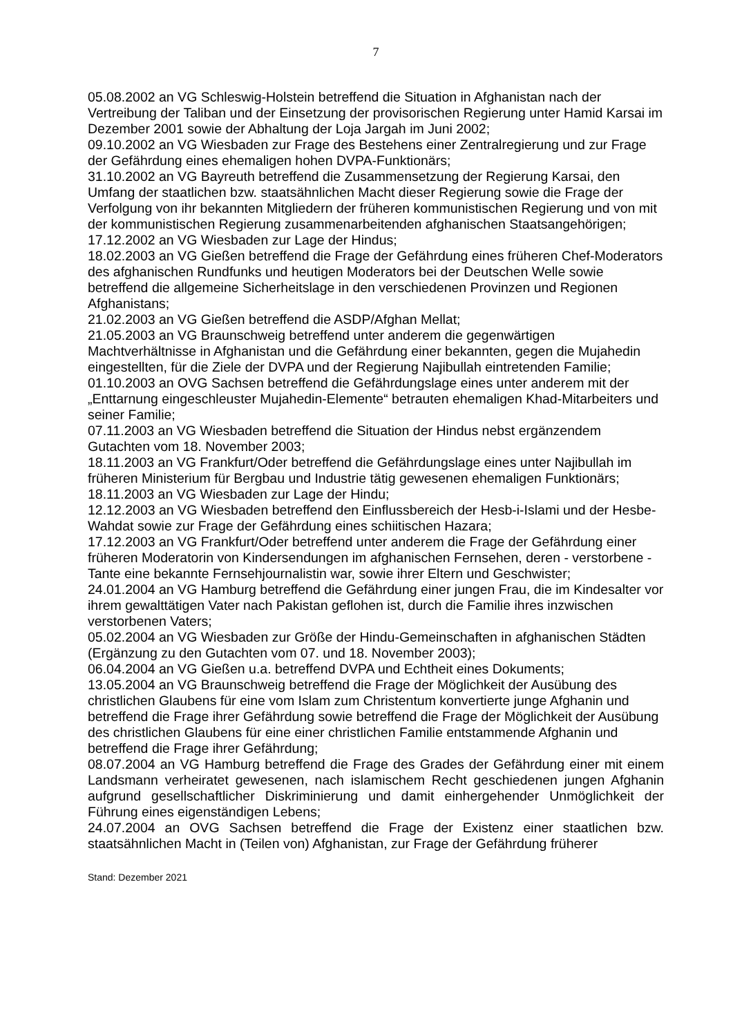7
05.08.2002 an VG Schleswig-Holstein betreffend die Situation in Afghanistan nach der Vertreibung der Taliban und der Einsetzung der provisorischen Regierung unter Hamid Karsai im Dezember 2001 sowie der Abhaltung der Loja Jargah im Juni 2002;
09.10.2002 an VG Wiesbaden zur Frage des Bestehens einer Zentralregierung und zur Frage der Gefährdung eines ehemaligen hohen DVPA-Funktionärs;
31.10.2002 an VG Bayreuth betreffend die Zusammensetzung der Regierung Karsai, den Umfang der staatlichen bzw. staatsähnlichen Macht dieser Regierung sowie die Frage der Verfolgung von ihr bekannten Mitgliedern der früheren kommunistischen Regierung und von mit der kommunistischen Regierung zusammenarbeitenden afghanischen Staatsangehörigen;
17.12.2002 an VG Wiesbaden zur Lage der Hindus;
18.02.2003 an VG Gießen betreffend die Frage der Gefährdung eines früheren Chef-Moderators des afghanischen Rundfunks und heutigen Moderators bei der Deutschen Welle sowie betreffend die allgemeine Sicherheitslage in den verschiedenen Provinzen und Regionen Afghanistans;
21.02.2003 an VG Gießen betreffend die ASDP/Afghan Mellat;
21.05.2003 an VG Braunschweig betreffend unter anderem die gegenwärtigen Machtverhältnisse in Afghanistan und die Gefährdung einer bekannten, gegen die Mujahedin eingestellten, für die Ziele der DVPA und der Regierung Najibullah eintretenden Familie;
01.10.2003 an OVG Sachsen betreffend die Gefährdungslage eines unter anderem mit der „Enttarnung eingeschleuster Mujahedin-Elemente“ betrauten ehemaligen Khad-Mitarbeiters und seiner Familie;
07.11.2003 an VG Wiesbaden betreffend die Situation der Hindus nebst ergänzendem Gutachten vom 18. November 2003;
18.11.2003 an VG Frankfurt/Oder betreffend die Gefährdungslage eines unter Najibullah im früheren Ministerium für Bergbau und Industrie tätig gewesenen ehemaligen Funktionärs;
18.11.2003 an VG Wiesbaden zur Lage der Hindu;
12.12.2003 an VG Wiesbaden betreffend den Einflussbereich der Hesb-i-Islami und der Hesbe-Wahdat sowie zur Frage der Gefährdung eines schiitischen Hazara;
17.12.2003 an VG Frankfurt/Oder betreffend unter anderem die Frage der Gefährdung einer früheren Moderatorin von Kindersendungen im afghanischen Fernsehen, deren - verstorbene - Tante eine bekannte Fernsehjournalistin war, sowie ihrer Eltern und Geschwister;
24.01.2004 an VG Hamburg betreffend die Gefährdung einer jungen Frau, die im Kindesalter vor ihrem gewalttätigen Vater nach Pakistan geflohen ist, durch die Familie ihres inzwischen verstorbenen Vaters;
05.02.2004 an VG Wiesbaden zur Größe der Hindu-Gemeinschaften in afghanischen Städten (Ergänzung zu den Gutachten vom 07. und 18. November 2003);
06.04.2004 an VG Gießen u.a. betreffend DVPA und Echtheit eines Dokuments;
13.05.2004 an VG Braunschweig betreffend die Frage der Möglichkeit der Ausübung des christlichen Glaubens für eine vom Islam zum Christentum konvertierte junge Afghanin und betreffend die Frage ihrer Gefährdung sowie betreffend die Frage der Möglichkeit der Ausübung des christlichen Glaubens für eine einer christlichen Familie entstammende Afghanin und betreffend die Frage ihrer Gefährdung;
08.07.2004 an VG Hamburg betreffend die Frage des Grades der Gefährdung einer mit einem Landsmann verheiratet gewesenen, nach islamischem Recht geschiedenen jungen Afghanin aufgrund gesellschaftlicher Diskriminierung und damit einhergehender Unmöglichkeit der Führung eines eigenständigen Lebens;
24.07.2004 an OVG Sachsen betreffend die Frage der Existenz einer staatlichen bzw. staatsähnlichen Macht in (Teilen von) Afghanistan, zur Frage der Gefährdung früherer
Stand: Dezember 2021